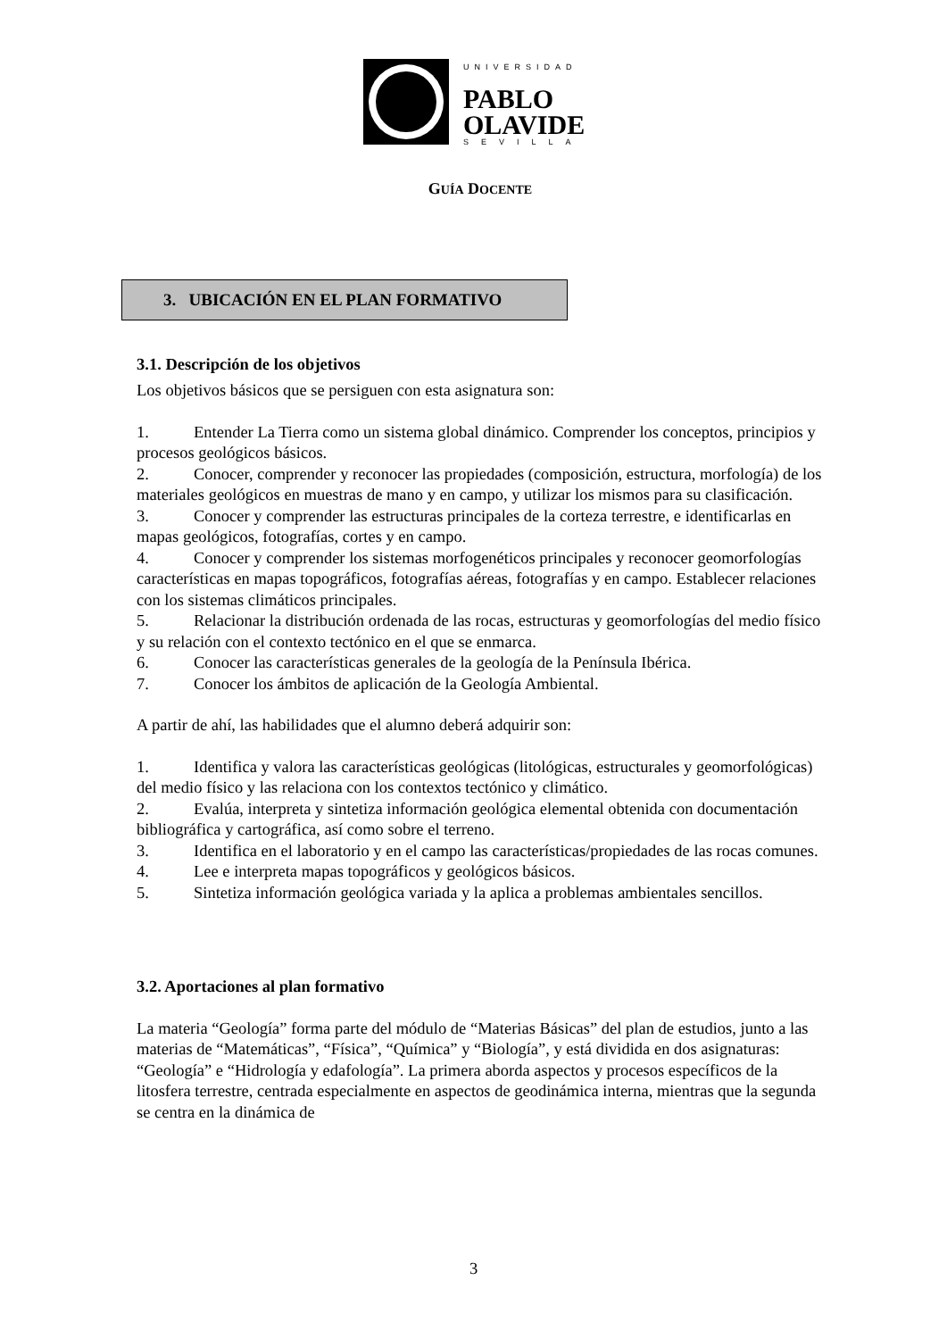UNIVERSIDAD
PABLO
OLAVIDE
SEVILLA
GUÍA DOCENTE
3. UBICACIÓN EN EL PLAN FORMATIVO
3.1. Descripción de los objetivos
Los objetivos básicos que se persiguen con esta asignatura son:
1. Entender La Tierra como un sistema global dinámico. Comprender los conceptos, principios y procesos geológicos básicos.
2. Conocer, comprender y reconocer las propiedades (composición, estructura, morfología) de los materiales geológicos en muestras de mano y en campo, y utilizar los mismos para su clasificación.
3. Conocer y comprender las estructuras principales de la corteza terrestre, e identificarlas en mapas geológicos, fotografías, cortes y en campo.
4. Conocer y comprender los sistemas morfogenéticos principales y reconocer geomorfologías características en mapas topográficos, fotografías aéreas, fotografías y en campo. Establecer relaciones con los sistemas climáticos principales.
5. Relacionar la distribución ordenada de las rocas, estructuras y geomorfologías del medio físico y su relación con el contexto tectónico en el que se enmarca.
6. Conocer las características generales de la geología de la Península Ibérica.
7. Conocer los ámbitos de aplicación de la Geología Ambiental.
A partir de ahí, las habilidades que el alumno deberá adquirir son:
1. Identifica y valora las características geológicas (litológicas, estructurales y geomorfológicas) del medio físico y las relaciona con los contextos tectónico y climático.
2. Evalúa, interpreta y sintetiza información geológica elemental obtenida con documentación bibliográfica y cartográfica, así como sobre el terreno.
3. Identifica en el laboratorio y en el campo las características/propiedades de las rocas comunes.
4. Lee e interpreta mapas topográficos y geológicos básicos.
5. Sintetiza información geológica variada y la aplica a problemas ambientales sencillos.
3.2. Aportaciones al plan formativo
La materia “Geología” forma parte del módulo de “Materias Básicas” del plan de estudios, junto a las materias de “Matemáticas”, “Física”, “Química” y “Biología”, y está dividida en dos asignaturas: “Geología” e “Hidrología y edafología”. La primera aborda aspectos y procesos específicos de la litosfera terrestre, centrada especialmente en aspectos de geodinámica interna, mientras que la segunda se centra en la dinámica de
3